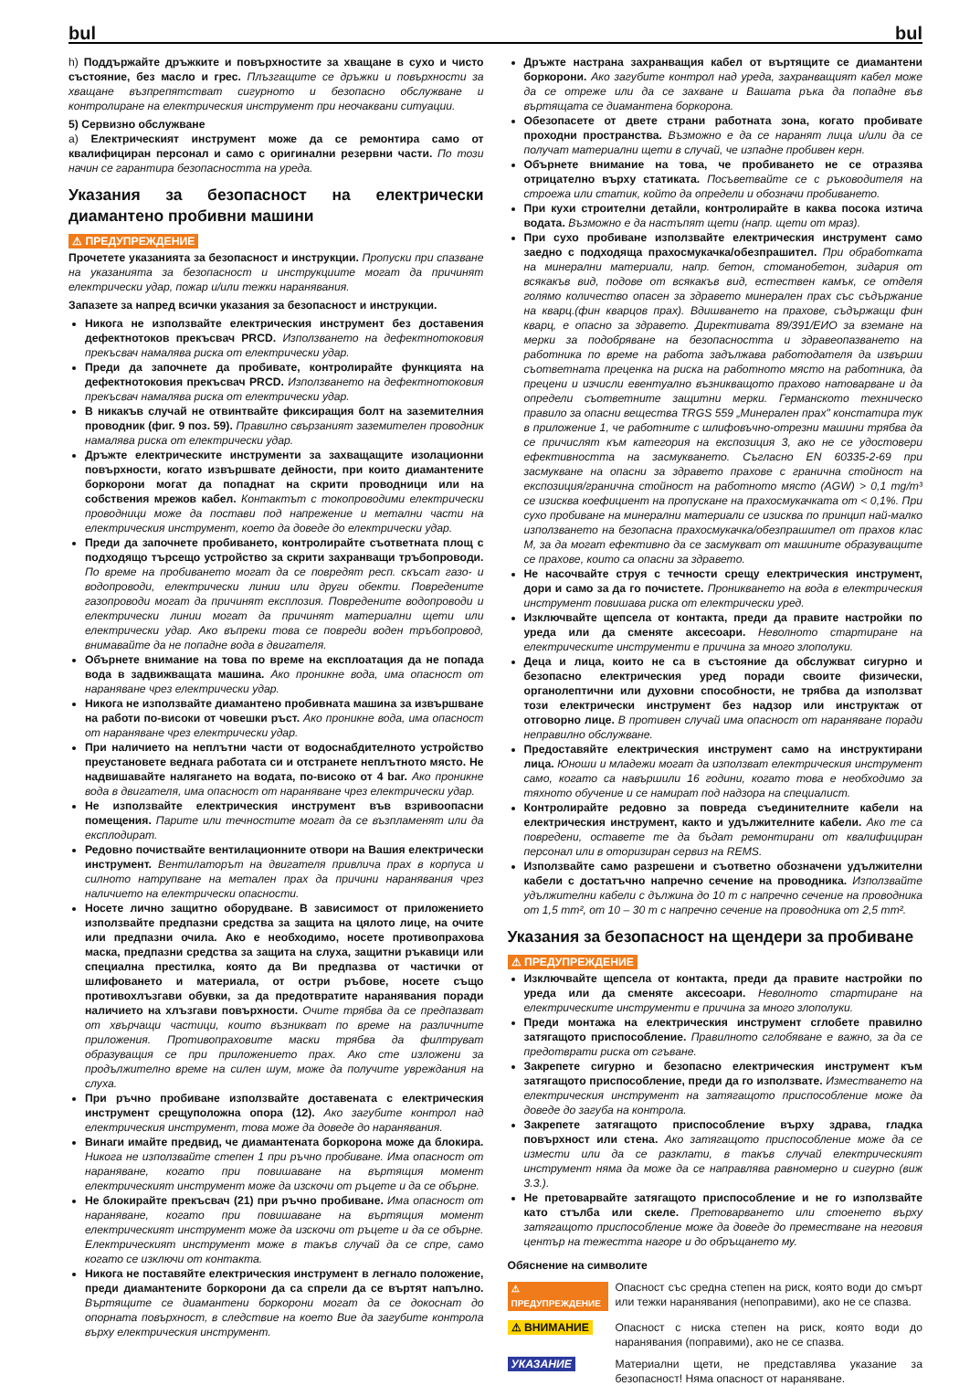bul bul
h) Поддържайте дръжките и повърхностите за хващане в сухо и чисто състояние, без масло и грес. Плъзгащите се дръжки и повърхности за хващане възпрепятстват сигурното и безопасно обслужване и контролиране на електрическия инструмент при неочаквани ситуации.
5) Сервизно обслужване
a) Електрическият инструмент може да се ремонтира само от квалифициран персонал и само с оригинални резервни части. По този начин се гарантира безопасността на уреда.
Указания за безопасност на електрически диамантено пробивни машини
⚠ ПРЕДУПРЕЖДЕНИЕ
Прочетете указанията за безопасност и инструкции. Пропуски при спазване на указанията за безопасност и инструкциите могат да причинят електрически удар, пожар и/или тежки наранявания.
Запазете за напред всички указания за безопасност и инструкции.
Никога не използвайте електрическия инструмент без доставения дефектнотоков прекъсвач PRCD. Използването на дефектнотоковия прекъсвач намалява риска от електрически удар.
Преди да започнете да пробивате, контролирайте функцията на дефектнотоковия прекъсвач PRCD. Използването на дефектнотоковия прекъсвач намалява риска от електрически удар.
В никакъв случай не отвинтвайте фиксиращия болт на заземителния проводник (фиг. 9 поз. 59). Правилно свързаният заземителен проводник намалява риска от електрически удар.
Дръжте електрическите инструменти за захващащите изолационни повърхности, когато извършвате дейности, при които диамантените боркорони могат да попаднат на скрити проводници или на собствения мрежов кабел. Контактът с токопроводими електрически проводници може да постави под напрежение и метални части на електрическия инструмент, което да доведе до електрически удар.
Преди да започнете пробиването, контролирайте съответната площ с подходящо търсещо устройство за скрити захранващи тръбопроводи. По време на пробиването могат да се повредят респ. скъсат газо- и водопроводи, електрически линии или други обекти. Повредените газопроводи могат да причинят експлозия. Повредените водопроводи и електрически линии могат да причинят материални щети или електрически удар. Ако въпреки това се повреди воден тръбопровод, внимавайте да не попадне вода в двигателя.
Обърнете внимание на това по време на експлоатация да не попада вода в задвижващата машина. Ако проникне вода, има опасност от нараняване чрез електрически удар.
Никога не използвайте диамантено пробивната машина за извършване на работи по-високи от човешки ръст. Ако проникне вода, има опасност от нараняване чрез електрически удар.
При наличието на неплътни части от водоснабдителното устройство преустановете веднага работата си и отстранете неплътното място. Не надвишавайте налягането на водата, по-високо от 4 bar. Ако проникне вода в двигателя, има опасност от нараняване чрез електрически удар.
Не използвайте електрическия инструмент във взривоопасни помещения. Парите или течностите могат да се възпламенят или да експлодират.
Редовно почиствайте вентилационните отвори на Вашия електрически инструмент. Вентилаторът на двигателя привлича прах в корпуса и силното натрупване на метален прах да причини наранявания чрез наличието на електрически опасности.
Носете лично защитно оборудване. В зависимост от приложението използвайте предпазни средства за защита на цялото лице, на очите или предпазни очила. Ако е необходимо, носете противопрахова маска, предпазни средства за защита на слуха, защитни ръкавици или специална престилка, която да Ви предпазва от частички от шлифоването и материала, от остри ръбове, носете също противохлъзгави обувки, за да предотвратите наранявания поради наличието на хлъзгави повърхности. Очите трябва да се предпазват от хвърчащи частици, които възникват по време на различните приложения. Противопраховите маски трябва да филтруват образуващия се при приложението прах. Ако сте изложени за продължително време на силен шум, може да получите увреждания на слуха.
При ръчно пробиване използвайте доставената с електрическия инструмент срещуположна опора (12). Ако загубите контрол над електрическия инструмент, това може да доведе до наранявания.
Винаги имайте предвид, че диамантената боркорона може да блокира. Никога не използвайте степен 1 при ръчно пробиване. Има опасност от нараняване, когато при повишаване на въртящия момент електрическият инструмент може да изскочи от ръцете и да се обърне.
Не блокирайте прекъсвач (21) при ръчно пробиване. Има опасност от нараняване, когато при повишаване на въртящия момент електрическият инструмент може да изскочи от ръцете и да се обърне. Електрическият инструмент може в такъв случай да се спре, само когато се изключи от контакта.
Никога не поставяйте електрическия инструмент в легнало положение, преди диамантените боркорони да са спрели да се въртят напълно. Въртящите се диамантени боркорони могат да се докоснат до опорната повърхност, в следствие на което Вие да загубите контрола върху електрическия инструмент.
Дръжте настрана захранващия кабел от въртящите се диамантени боркорони. Ако загубите контрол над уреда, захранващият кабел може да се отреже или да се захване и Вашата ръка да попадне във въртящата се диамантена боркорона.
Обезопасете от двете страни работната зона, когато пробивате проходни пространства. Възможно е да се наранят лица и/или да се получат материални щети в случай, че изпадне пробивен керн.
Обърнете внимание на това, че пробиването не се отразява отрицателно върху статиката. Посъветвайте се с ръководителя на строежа или статик, който да определи и обозначи пробиването.
При кухи строителни детайли, контролирайте в каква посока изтича водата. Възможно е да настъпят щети (напр. щети от мраз).
При сухо пробиване използвайте електрическия инструмент само заедно с подходяща прахосмукачка/обезпрашител. При обработката на минерални материали, напр. бетон, стоманобетон, зидария от всякакъв вид, подове от всякакъв вид, естествен камък, се отделя голямо количество опасен за здравето минерален прах със съдържание на кварц.(фин кварцов прах). Вдишването на прахове, съдържащи фин кварц, е опасно за здравето. Директивата 89/391/ЕИО за вземане на мерки за подобряване на безопасността и здравеопазването на работника по време на работа задължава работодателя да извърши съответната преценка на риска на работното място на работника, да прецени и изчисли евентуално възникващото прахово натоварване и да определи съответните защитни мерки. Германското техническо правило за опасни вещества TRGS 559 „Минерален прах" констатира тук в приложение 1, че работните с шлифовъчно-отрезни машини трябва да се причислят към категория на експозиция 3, ако не се удостовери ефективността на засмукването. Съгласно EN 60335-2-69 при засмукване на опасни за здравето прахове с гранична стойност на експозиция/гранична стойност на работното място (AGW) > 0,1 mg/m³ се изисква коефициент на пропускане на прахосмукачката от < 0,1%. При сухо пробиване на минерални материали се изисква по принцип най-малко използването на безопасна прахосмукачка/обезпрашител от прахов клас М, за да могат ефективно да се засмукват от машините образуващите се прахове, които са опасни за здравето.
Не насочвайте струя с течности срещу електрическия инструмент, дори и само за да го почистете. Проникването на вода в електрическия инструмент повишава риска от електрически уред.
Изключвайте щепсела от контакта, преди да правите настройки по уреда или да сменяте аксесоари. Неволното стартиране на електрическите инструменти е причина за много злополуки.
Деца и лица, които не са в състояние да обслужват сигурно и безопасно електрическия уред поради своите физически, органолептични или духовни способности, не трябва да използват този електрически инструмент без надзор или инструктаж от отговорно лице. В противен случай има опасност от нараняване поради неправилно обслужване.
Предоставяйте електрическия инструмент само на инструктирани лица. Юноши и младежи могат да използват електрическия инструмент само, когато са навършили 16 години, когато това е необходимо за тяхното обучение и се намират под надзора на специалист.
Контролирайте редовно за повреда съединителните кабели на електрическия инструмент, както и удължителните кабели. Ако те са повредени, оставете те да бъдат ремонтирани от квалифициран персонал или в оторизиран сервиз на REMS.
Използвайте само разрешени и съответно обозначени удължителни кабели с достатъчно напречно сечение на проводника. Използвайте удължителни кабели с дължина до 10 m с напречно сечение на проводника от 1,5 mm², от 10 – 30 m с напречно сечение на проводника от 2,5 mm².
Указания за безопасност на щендери за пробиване
⚠ ПРЕДУПРЕЖДЕНИЕ
Изключвайте щепсела от контакта, преди да правите настройки по уреда или да сменяте аксесоари. Неволното стартиране на електрическите инструменти е причина за много злополуки.
Преди монтажа на електрическия инструмент сглобете правилно затягащото приспособление. Правилното сглобяване е важно, за да се предотврати риска от сгъване.
Закрепете сигурно и безопасно електрическия инструмент към затягащото приспособление, преди да го използвате. Изместването на електрическия инструмент на затягащото приспособление може да доведе до загуба на контрола.
Закрепете затягащото приспособление върху здрава, гладка повърхност или стена. Ако затягащото приспособление може да се измести или да се разклати, в такъв случай електрическият инструмент няма да може да се направлява равномерно и сигурно (виж 3.3.).
Не претоварвайте затягащото приспособление и не го използвайте като стълба или скеле. Претоварването или стоенето върху затягащото приспособление може да доведе до преместване на неговия център на тежестта нагоре и до обръщането му.
Обяснение на символите
⚠ ПРЕДУПРЕЖДЕНИЕ
Опасност със средна степен на риск, която води до смърт или тежки наранявания (непоправими), ако не се спазва.
⚠ ВНИМАНИЕ Опасност с ниска степен на риск, която води до наранявания (поправими), ако не се спазва.
УКАЗАНИЕ Материални щети, не представлява указание за безопасност! Няма опасност от нараняване.